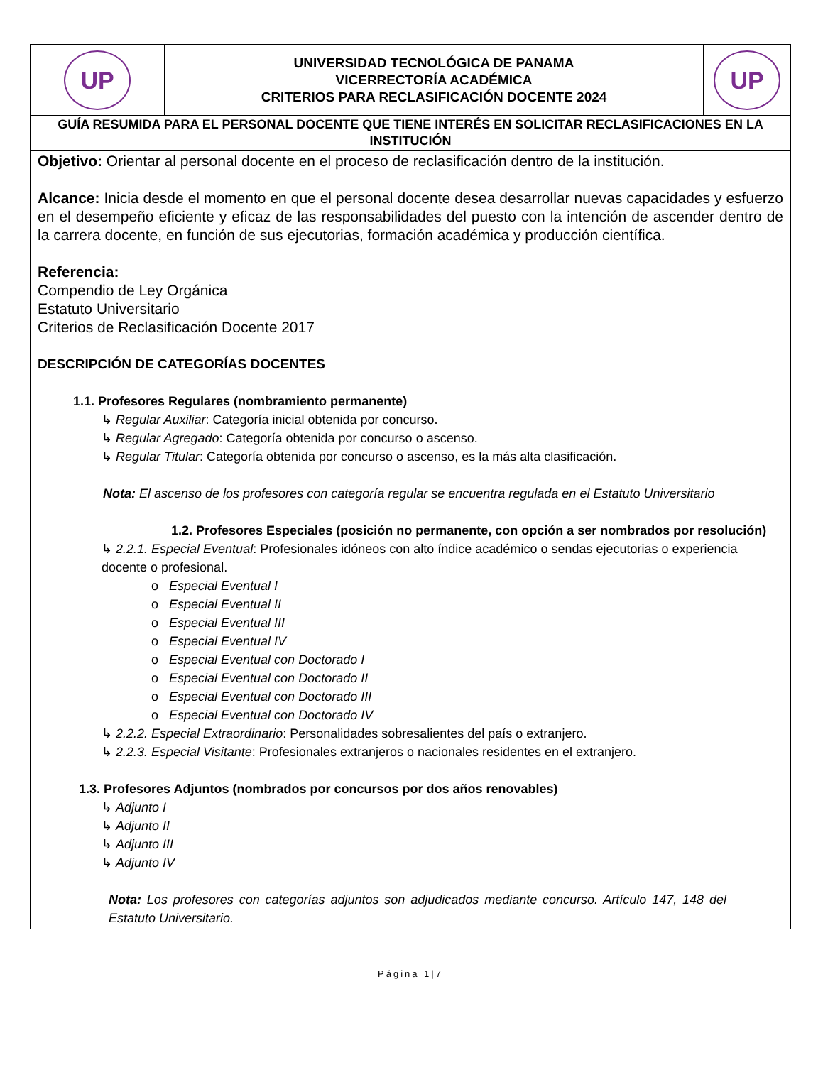| UP | UNIVERSIDAD TECNOLÓGICA DE PANAMA VICERRECTORÍA ACADÉMICA CRITERIOS PARA RECLASIFICACIÓN DOCENTE 2024 | UP |
| GUÍA RESUMIDA PARA EL PERSONAL DOCENTE QUE TIENE INTERÉS EN SOLICITAR RECLASIFICACIONES EN LA INSTITUCIÓN | | |
| Objetivo: Orientar al personal docente en el proceso de reclasificación dentro de la institución. Alcance: Inicia desde el momento en que el personal docente desea desarrollar nuevas capacidades y esfuerzo en el desempeño eficiente y eficaz de las responsabilidades del puesto con la intención de ascender dentro de la carrera docente, en función de sus ejecutorias, formación académica y producción científica. Referencia: Compendio de Ley Orgánica Estatuto Universitario Criterios de Reclasificación Docente 2017 DESCRIPCIÓN DE CATEGORÍAS DOCENTES 1.1. Profesores Regulares (nombramiento permanente) ↳ Regular Auxiliar : Categoría inicial obtenida por concurso. ↳ Regular Agregado : Categoría obtenida por concurso o ascenso. ↳ Regular Titular : Categoría obtenida por concurso o ascenso, es la más alta clasificación. Nota: El ascenso de los profesores con categoría regular se encuentra regulada en el Estatuto Universitario 1.2. Profesores Especiales (posición no permanente, con opción a ser nombrados por resolución) ↳ 2.2.1. Especial Eventual : Profesionales idóneos con alto índice académico o sendas ejecutorias o experiencia docente o profesional. o Especial Eventual I o Especial Eventual II o Especial Eventual III o Especial Eventual IV o Especial Eventual con Doctorado I o Especial Eventual con Doctorado II o Especial Eventual con Doctorado III o Especial Eventual con Doctorado IV ↳ 2.2.2. Especial Extraordinario : Personalidades sobresalientes del país o extranjero. ↳ 2.2.3. Especial Visitante : Profesionales extranjeros o nacionales residentes en el extranjero. 1.3. Profesores Adjuntos (nombrados por concursos por dos años renovables) ↳ Adjunto I ↳ Adjunto II ↳ Adjunto III ↳ Adjunto IV Nota: Los profesores con categorías adjuntos son adjudicados mediante concurso. Artículo 147, 148 del Estatuto Universitario. | | |
Página 1|7